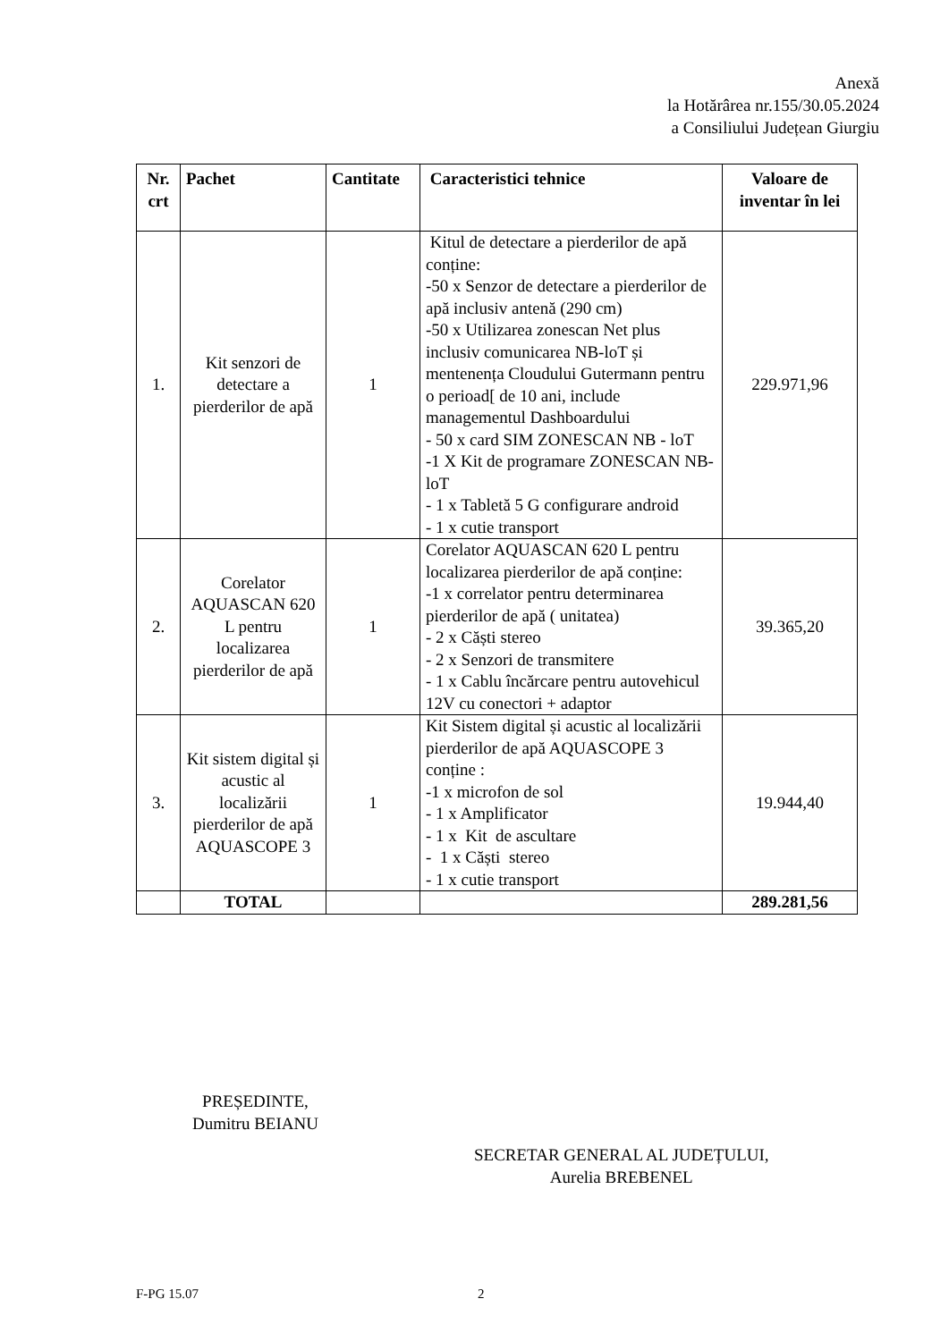Anexă
la Hotărârea nr.155/30.05.2024
a Consiliului Județean Giurgiu
| Nr. crt | Pachet | Cantitate | Caracteristici tehnice | Valoare de inventar în lei |
| --- | --- | --- | --- | --- |
| 1. | Kit senzori de detectare a pierderilor de apă | 1 | Kitul de detectare a pierderilor de apă conține: -50 x Senzor de detectare a pierderilor de apă inclusiv antenă (290 cm) -50 x Utilizarea zonescan Net plus inclusiv comunicarea NB-loT și mentenența Cloudului Gutermann pentru o perioad[ de 10 ani, include managementul Dashboardului - 50 x card SIM ZONESCAN NB - loT -1 X Kit de programare ZONESCAN NB-loT - 1 x Tabletă 5 G configurare android - 1 x cutie transport | 229.971,96 |
| 2. | Corelator AQUASCAN 620 L pentru localizarea pierderilor de apă | 1 | Corelator AQUASCAN 620 L pentru localizarea pierderilor de apă conține: -1 x correlator pentru determinarea pierderilor de apă ( unitatea) - 2 x Căști stereo - 2 x Senzori de transmitere - 1 x Cablu încărcare pentru autovehicul 12V cu conectori + adaptor | 39.365,20 |
| 3. | Kit sistem digital și acustic al localizării pierderilor de apă AQUASCOPE 3 | 1 | Kit Sistem digital și acustic al localizării pierderilor de apă AQUASCOPE 3 conține : -1 x microfon de sol - 1 x Amplificator - 1 x Kit de ascultare - 1 x Căști stereo - 1 x cutie transport | 19.944,40 |
| | TOTAL | | | 289.281,56 |
PREȘEDINTE,
Dumitru BEIANU
SECRETAR GENERAL AL JUDEȚULUI,
Aurelia BREBENEL
F-PG 15.07 2